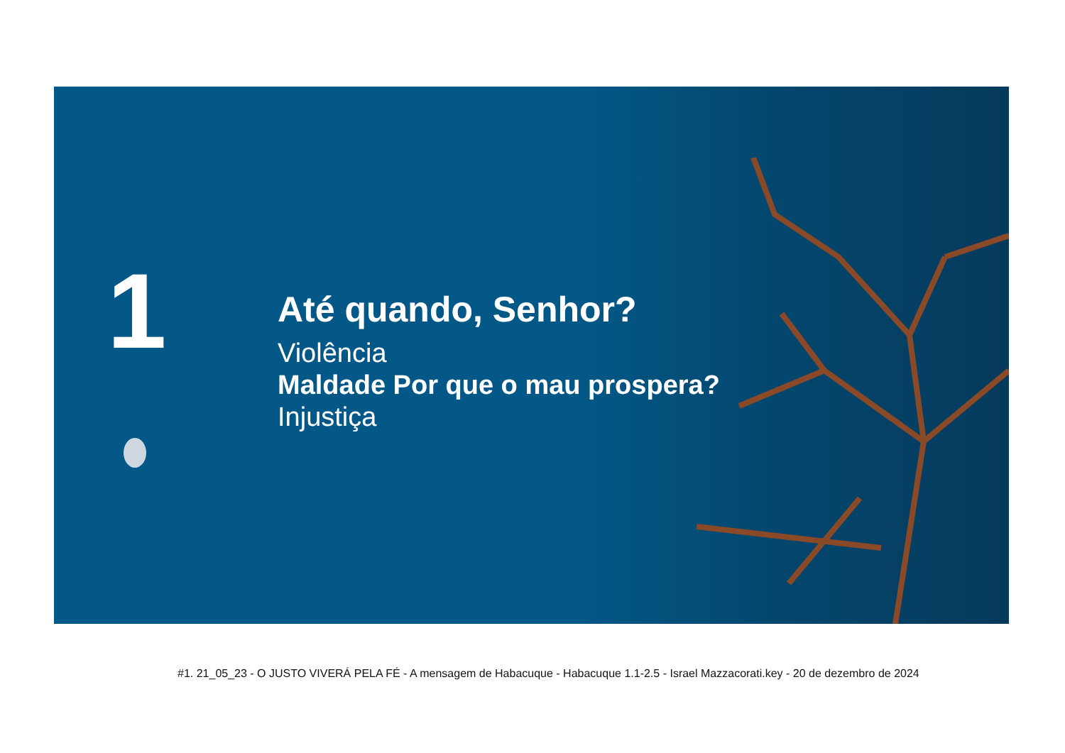1
Até quando, Senhor?
Violência
Maldade Por que o mau prospera?
Injustiça
#1. 21_05_23 - O JUSTO VIVERÁ PELA FÉ - A mensagem de Habacuque - Habacuque 1.1-2.5 - Israel Mazzacorati.key - 20 de dezembro de 2024